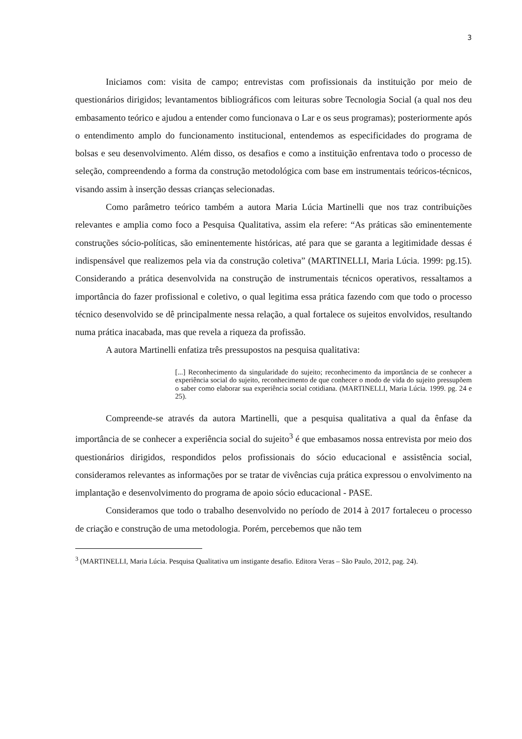3
Iniciamos com: visita de campo; entrevistas com profissionais da instituição por meio de questionários dirigidos; levantamentos bibliográficos com leituras sobre Tecnologia Social (a qual nos deu embasamento teórico e ajudou a entender como funcionava o Lar e os seus programas); posteriormente após o entendimento amplo do funcionamento institucional, entendemos as especificidades do programa de bolsas e seu desenvolvimento. Além disso, os desafios e como a instituição enfrentava todo o processo de seleção, compreendendo a forma da construção metodológica com base em instrumentais teóricos-técnicos, visando assim à inserção dessas crianças selecionadas.
Como parâmetro teórico também a autora Maria Lúcia Martinelli que nos traz contribuições relevantes e amplia como foco a Pesquisa Qualitativa, assim ela refere: “As práticas são eminentemente construções sócio-políticas, são eminentemente históricas, até para que se garanta a legitimidade dessas é indispensável que realizemos pela via da construção coletiva” (MARTINELLI, Maria Lúcia. 1999: pg.15). Considerando a prática desenvolvida na construção de instrumentais técnicos operativos, ressaltamos a importância do fazer profissional e coletivo, o qual legitima essa prática fazendo com que todo o processo técnico desenvolvido se dê principalmente nessa relação, a qual fortalece os sujeitos envolvidos, resultando numa prática inacabada, mas que revela a riqueza da profissão.
A autora Martinelli enfatiza três pressupostos na pesquisa qualitativa:
[...] Reconhecimento da singularidade do sujeito; reconhecimento da importância de se conhecer a experiência social do sujeito, reconhecimento de que conhecer o modo de vida do sujeito pressupõem o saber como elaborar sua experiência social cotidiana. (MARTINELLI, Maria Lúcia. 1999. pg. 24 e 25).
Compreende-se através da autora Martinelli, que a pesquisa qualitativa a qual da ênfase da importância de se conhecer a experiência social do sujeito<sup>3</sup> é que embasamos nossa entrevista por meio dos questionários dirigidos, respondidos pelos profissionais do sócio educacional e assistência social, consideramos relevantes as informações por se tratar de vivências cuja prática expressou o envolvimento na implantação e desenvolvimento do programa de apoio sócio educacional - PASE.
Consideramos que todo o trabalho desenvolvido no período de 2014 à 2017 fortaleceu o processo de criação e construção de uma metodologia. Porém, percebemos que não tem
<sup>3</sup> (MARTINELLI, Maria Lúcia. Pesquisa Qualitativa um instigante desafio. Editora Veras – São Paulo, 2012, pag. 24).